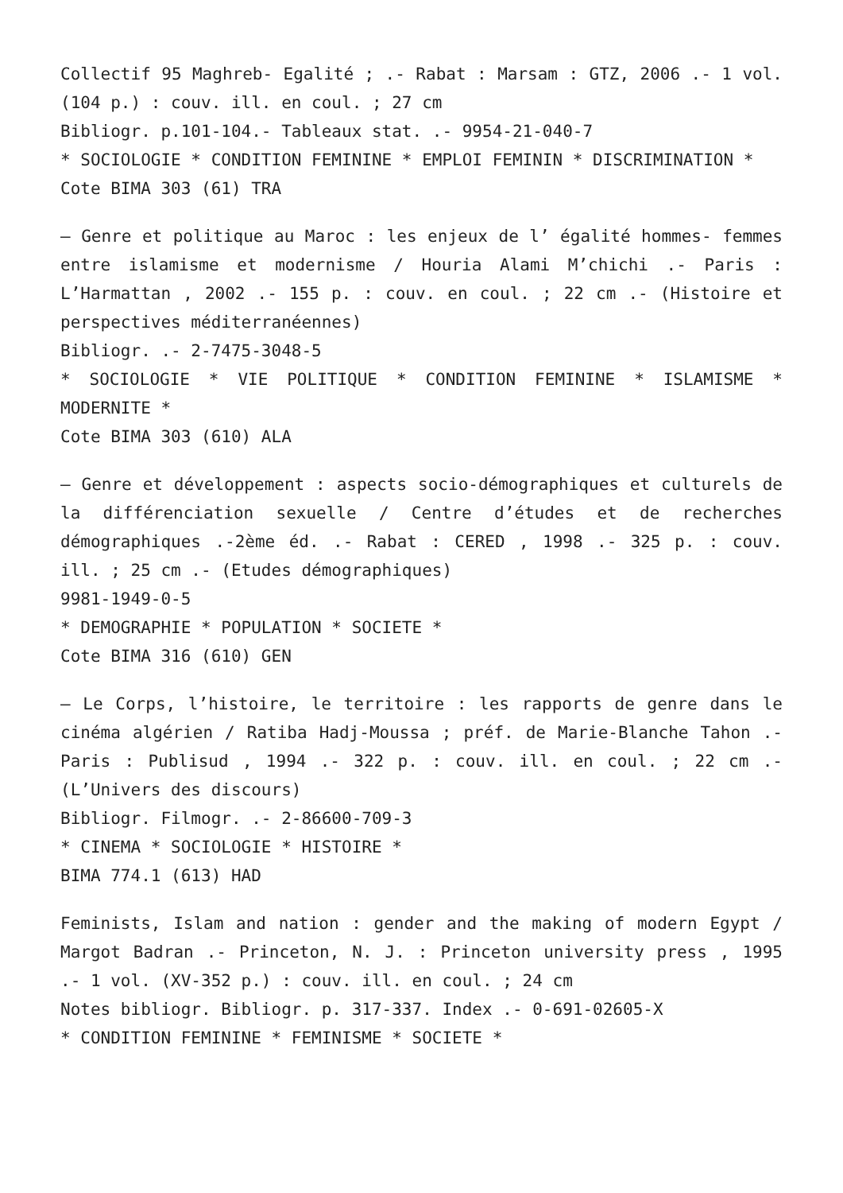Collectif 95 Maghreb- Egalité ; .- Rabat : Marsam : GTZ, 2006 .- 1 vol. (104 p.) : couv. ill. en coul. ; 27 cm
Bibliogr. p.101-104.- Tableaux stat. .- 9954-21-040-7
* SOCIOLOGIE * CONDITION FEMININE * EMPLOI FEMININ * DISCRIMINATION *
Cote BIMA 303 (61) TRA
– Genre et politique au Maroc : les enjeux de l’ égalité hommes- femmes entre islamisme et modernisme / Houria Alami M’chichi .- Paris : L’Harmattan , 2002 .- 155 p. : couv. en coul. ; 22 cm .- (Histoire et perspectives méditerranéennes)
Bibliogr. .- 2-7475-3048-5
* SOCIOLOGIE * VIE POLITIQUE * CONDITION FEMININE * ISLAMISME * MODERNITE *
Cote BIMA 303 (610) ALA
– Genre et développement : aspects socio-démographiques et culturels de la différenciation sexuelle / Centre d’études et de recherches démographiques .-2ème éd. .- Rabat : CERED , 1998 .- 325 p. : couv. ill. ; 25 cm .- (Etudes démographiques)
9981-1949-0-5
* DEMOGRAPHIE * POPULATION * SOCIETE *
Cote BIMA 316 (610) GEN
– Le Corps, l’histoire, le territoire : les rapports de genre dans le cinéma algérien / Ratiba Hadj-Moussa ; préf. de Marie-Blanche Tahon .- Paris : Publisud , 1994 .- 322 p. : couv. ill. en coul. ; 22 cm .- (L’Univers des discours)
Bibliogr. Filmogr. .- 2-86600-709-3
* CINEMA * SOCIOLOGIE * HISTOIRE *
BIMA 774.1 (613) HAD
Feminists, Islam and nation : gender and the making of modern Egypt / Margot Badran .- Princeton, N. J. : Princeton university press , 1995 .- 1 vol. (XV-352 p.) : couv. ill. en coul. ; 24 cm
Notes bibliogr. Bibliogr. p. 317-337. Index .- 0-691-02605-X
* CONDITION FEMININE * FEMINISME * SOCIETE *